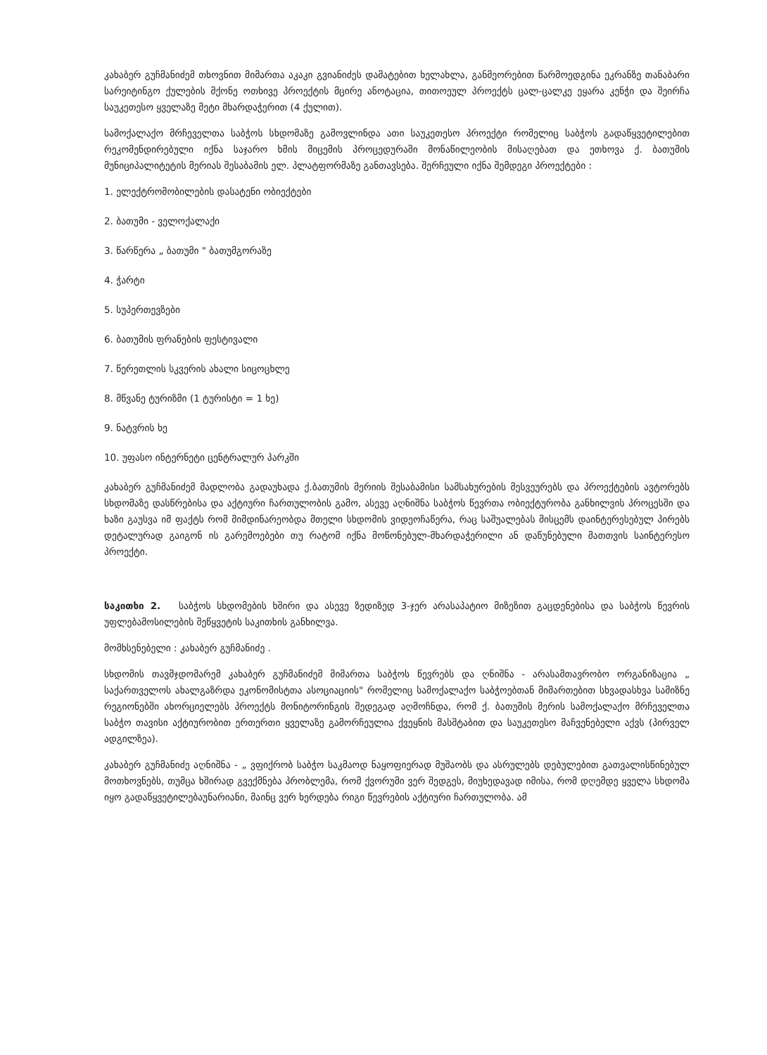კახაბერ გუჩმანიძემ თხოვნით მიმართა აკაკი გვიანიძეს დამატებით ხელახლა, განმეორებით წარმოედგინა ეკრანზე თანაბარი სარეიტინგო ქულების მქონე ოთხივე პროექტის მცირე ანოტაცია, თითოეულ პროექტს ცალ-ცალკე ეყარა კენჭი და შეირჩა საუკეთესო ყველაზე მეტი მხარდაჭერით (4 ქულით).
სამოქალაქო მრჩეველთა საბჭოს სხდომაზე გამოვლინდა ათი საუკეთესო პროექტი რომელიც საბჭოს გადაწყვეტილებით რეკომენდირებული იქნა საჯარო ხმის მიცემის პროცედურაში მონაწილეობის მისაღებათ და ეთხოვა ქ. ბათუმის მუნიციპალიტეტის მერიას შესაბამის ელ. პლატფორმაზე განთავსება. შერჩეული იქნა შემდეგი პროექტები :
1. ელექტრომობილების დასატენი ობიექტები
2. ბათუმი - ველოქალაქი
3. წარწერა „ ბათუმი " ბათუმგორაზე
4. ჭარტი
5. სუპერთევზები
6. ბათუმის ფრანების ფესტივალი
7. წერეთლის სკვერის ახალი სიცოცხლე
8. მწვანე ტურიზმი (1 ტურისტი = 1 ხე)
9. ნატვრის ხე
10. უფასო ინტერნეტი ცენტრალურ პარკში
კახაბერ გუჩმანიძემ მადლობა გადაუხადა ქ.ბათუმის მერიის შესაბამისი სამსახურების მესვეურებს და პროექტების ავტორებს სხდომაზე დასწრებისა და აქტიური ჩართულობის გამო, ასევე აღნიშნა საბჭოს წევრთა ობიექტურობა განხილვის პროცესში და ხაზი გაუსვა იმ ფაქტს რომ მიმდინარეობდა მთელი სხდომის ვიდეოჩაწერა, რაც საშუალებას მისცემს დაინტერესებულ პირებს დეტალურად გაიგონ ის გარემოებები თუ რატომ იქნა მოწონებულ-მხარდაჭერილი ან დაწუნებული მათთვის საინტერესო პროექტი.
საკითხი 2. საბჭოს სხდომების ხშირი და ასევე ზედიზედ 3-ჯერ არასაპატიო მიზეზით გაცდენებისა და საბჭოს წევრის უფლებამოსილების შეწყვეტის საკითხის განხილვა.
მომხსენებელი : კახაბერ გუჩმანიძე .
სხდომის თავმჯდომარემ კახაბერ გუჩმანიძემ მიმართა საბჭოს წევრებს და ღნიშნა - არასამთავრობო ორგანიზაცია „ საქართველოს ახალგაზრდა ეკონომისტთა ასოციაციის" რომელიც სამოქალაქო საბჭოებთან მიმართებით სხვადასხვა სამიზნე რეგიონებში ახორციელებს პროექტს მონიტორინგის შედეგად აღმოჩნდა, რომ ქ. ბათუმის მერის სამოქალაქო მრჩეველთა საბჭო თავისი აქტიურობით ერთერთი ყველაზე გამორჩეულია ქვეყნის მასშტაბით და საუკეთესო მაჩვენებელი აქვს (პირველ ადგილზეა).
კახაბერ გუჩმანიძე აღნიშნა - „ ვფიქრობ საბჭო საკმაოდ ნაყოფიერად მუშაობს და ასრულებს დებულებით გათვალისწინებულ მოთხოვნებს, თუმცა ხშირად გვექმნება პრობლემა, რომ ქვორუმი ვერ შედგეს, მიუხედავად იმისა, რომ დღემდე ყველა სხდომა იყო გადაწყვეტილებაუნარიანი, მაინც ვერ ხერდება რიგი წევრების აქტიური ჩართულობა. ამ